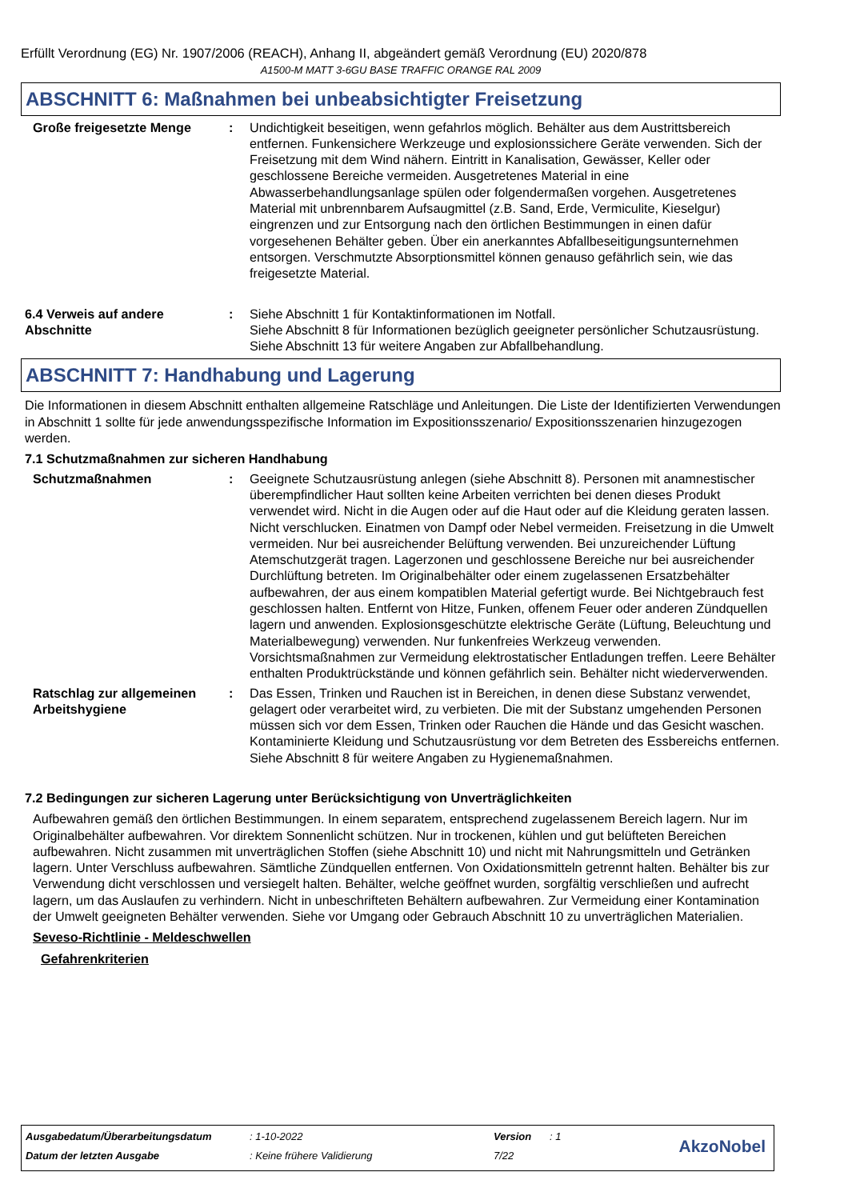Erfüllt Verordnung (EG) Nr. 1907/2006 (REACH), Anhang II, abgeändert gemäß Verordnung (EU) 2020/878
A1500-M MATT 3-6GU BASE TRAFFIC ORANGE RAL 2009
ABSCHNITT 6: Maßnahmen bei unbeabsichtigter Freisetzung
Große freigesetzte Menge : Undichtigkeit beseitigen, wenn gefahrlos möglich. Behälter aus dem Austrittsbereich entfernen. Funkensichere Werkzeuge und explosionssichere Geräte verwenden. Sich der Freisetzung mit dem Wind nähern. Eintritt in Kanalisation, Gewässer, Keller oder geschlossene Bereiche vermeiden. Ausgetretenes Material in eine Abwasserbehandlungsanlage spülen oder folgendermaßen vorgehen. Ausgetretenes Material mit unbrennbarem Aufsaugmittel (z.B. Sand, Erde, Vermiculite, Kieselgur) eingrenzen und zur Entsorgung nach den örtlichen Bestimmungen in einen dafür vorgesehenen Behälter geben. Über ein anerkanntes Abfallbeseitigungsunternehmen entsorgen. Verschmutzte Absorptionsmittel können genauso gefährlich sein, wie das freigesetzte Material.
6.4 Verweis auf andere Abschnitte
: Siehe Abschnitt 1 für Kontaktinformationen im Notfall.
Siehe Abschnitt 8 für Informationen bezüglich geeigneter persönlicher Schutzausrüstung.
Siehe Abschnitt 13 für weitere Angaben zur Abfallbehandlung.
ABSCHNITT 7: Handhabung und Lagerung
Die Informationen in diesem Abschnitt enthalten allgemeine Ratschläge und Anleitungen. Die Liste der Identifizierten Verwendungen in Abschnitt 1 sollte für jede anwendungsspezifische Information im Expositionsszenario/ Expositionsszenarien hinzugezogen werden.
7.1 Schutzmaßnahmen zur sicheren Handhabung
Schutzmaßnahmen : Geeignete Schutzausrüstung anlegen (siehe Abschnitt 8). Personen mit anamnestischer überempfindlicher Haut sollten keine Arbeiten verrichten bei denen dieses Produkt verwendet wird. Nicht in die Augen oder auf die Haut oder auf die Kleidung geraten lassen. Nicht verschlucken. Einatmen von Dampf oder Nebel vermeiden. Freisetzung in die Umwelt vermeiden. Nur bei ausreichender Belüftung verwenden. Bei unzureichender Lüftung Atemschutzgerät tragen. Lagerzonen und geschlossene Bereiche nur bei ausreichender Durchlüftung betreten. Im Originalbehälter oder einem zugelassenen Ersatzbehälter aufbewahren, der aus einem kompatiblen Material gefertigt wurde. Bei Nichtgebrauch fest geschlossen halten. Entfernt von Hitze, Funken, offenem Feuer oder anderen Zündquellen lagern und anwenden. Explosionsgeschützte elektrische Geräte (Lüftung, Beleuchtung und Materialbewegung) verwenden. Nur funkenfreies Werkzeug verwenden. Vorsichtsmaßnahmen zur Vermeidung elektrostatischer Entladungen treffen. Leere Behälter enthalten Produktrückstände und können gefährlich sein. Behälter nicht wiederverwenden.
Ratschlag zur allgemeinen Arbeitshygiene
: Das Essen, Trinken und Rauchen ist in Bereichen, in denen diese Substanz verwendet, gelagert oder verarbeitet wird, zu verbieten. Die mit der Substanz umgehenden Personen müssen sich vor dem Essen, Trinken oder Rauchen die Hände und das Gesicht waschen. Kontaminierte Kleidung und Schutzausrüstung vor dem Betreten des Essbereichs entfernen. Siehe Abschnitt 8 für weitere Angaben zu Hygienemaßnahmen.
7.2 Bedingungen zur sicheren Lagerung unter Berücksichtigung von Unverträglichkeiten
Aufbewahren gemäß den örtlichen Bestimmungen. In einem separatem, entsprechend zugelassenem Bereich lagern. Nur im Originalbehälter aufbewahren. Vor direktem Sonnenlicht schützen. Nur in trockenen, kühlen und gut belüfteten Bereichen aufbewahren. Nicht zusammen mit unverträglichen Stoffen (siehe Abschnitt 10) und nicht mit Nahrungsmitteln und Getränken lagern. Unter Verschluss aufbewahren. Sämtliche Zündquellen entfernen. Von Oxidationsmitteln getrennt halten. Behälter bis zur Verwendung dicht verschlossen und versiegelt halten. Behälter, welche geöffnet wurden, sorgfältig verschließen und aufrecht lagern, um das Auslaufen zu verhindern. Nicht in unbeschrifteten Behältern aufbewahren. Zur Vermeidung einer Kontamination der Umwelt geeigneten Behälter verwenden. Siehe vor Umgang oder Gebrauch Abschnitt 10 zu unverträglichen Materialien.
Seveso-Richtlinie - Meldeschwellen
Gefahrenkriterien
| Ausgabedatum/Überarbeitungsdatum | : 1-10-2022 | Version | : 1 |
| Datum der letzten Ausgabe | : Keine frühere Validierung | 7/22 | |
AkzoNobel